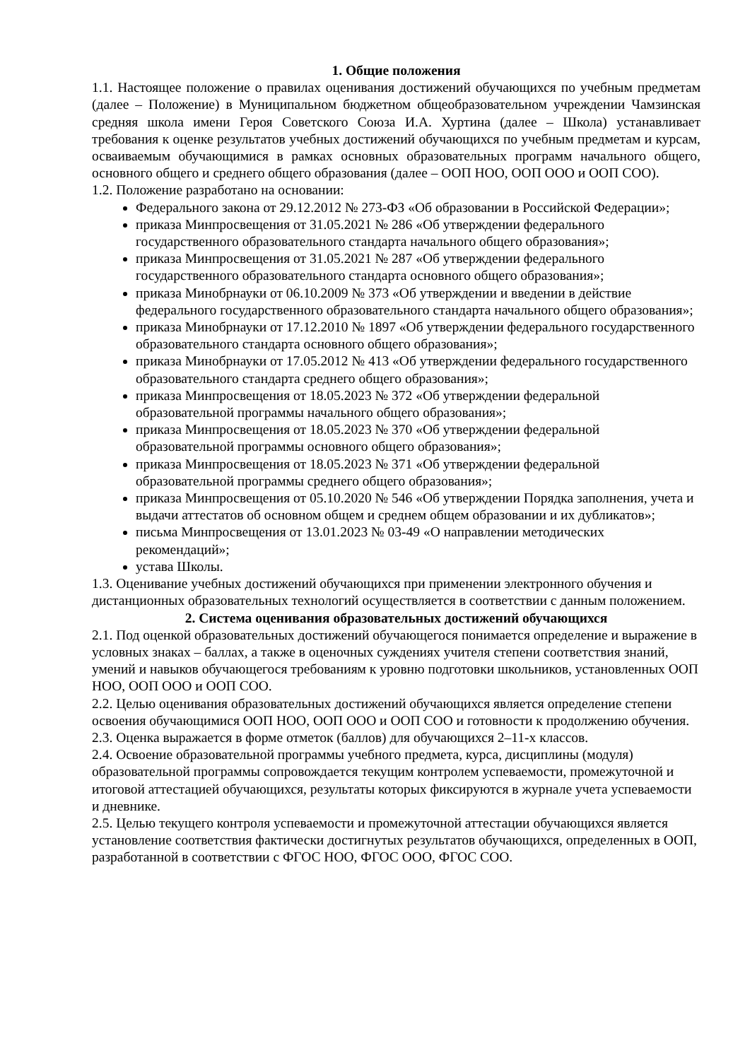1. Общие положения
1.1. Настоящее положение о правилах оценивания достижений обучающихся по учебным предметам (далее – Положение) в Муниципальном бюджетном общеобразовательном учреждении Чамзинская средняя школа имени Героя Советского Союза И.А. Хуртина (далее – Школа) устанавливает требования к оценке результатов учебных достижений обучающихся по учебным предметам и курсам, осваиваемым обучающимися в рамках основных образовательных программ начального общего, основного общего и среднего общего образования (далее – ООП НОО, ООП ООО и ООП СОО).
1.2. Положение разработано на основании:
Федерального закона от 29.12.2012 № 273-ФЗ «Об образовании в Российской Федерации»;
приказа Минпросвещения от 31.05.2021 № 286 «Об утверждении федерального государственного образовательного стандарта начального общего образования»;
приказа Минпросвещения от 31.05.2021 № 287 «Об утверждении федерального государственного образовательного стандарта основного общего образования»;
приказа Минобрнауки от 06.10.2009 № 373 «Об утверждении и введении в действие федерального государственного образовательного стандарта начального общего образования»;
приказа Минобрнауки от 17.12.2010 № 1897 «Об утверждении федерального государственного образовательного стандарта основного общего образования»;
приказа Минобрнауки от 17.05.2012 № 413 «Об утверждении федерального государственного образовательного стандарта среднего общего образования»;
приказа Минпросвещения от 18.05.2023 № 372 «Об утверждении федеральной образовательной программы начального общего образования»;
приказа Минпросвещения от 18.05.2023 № 370 «Об утверждении федеральной образовательной программы основного общего образования»;
приказа Минпросвещения от 18.05.2023 № 371 «Об утверждении федеральной образовательной программы среднего общего образования»;
приказа Минпросвещения от 05.10.2020 № 546 «Об утверждении Порядка заполнения, учета и выдачи аттестатов об основном общем и среднем общем образовании и их дубликатов»;
письма Минпросвещения от 13.01.2023 № 03-49 «О направлении методических рекомендаций»;
устава Школы.
1.3. Оценивание учебных достижений обучающихся при применении электронного обучения и дистанционных образовательных технологий осуществляется в соответствии с данным положением.
2. Система оценивания образовательных достижений обучающихся
2.1. Под оценкой образовательных достижений обучающегося понимается определение и выражение в условных знаках – баллах, а также в оценочных суждениях учителя степени соответствия знаний, умений и навыков обучающегося требованиям к уровню подготовки школьников, установленных ООП НОО, ООП ООО и ООП СОО.
2.2. Целью оценивания образовательных достижений обучающихся является определение степени освоения обучающимися ООП НОО, ООП ООО и ООП СОО и готовности к продолжению обучения.
2.3. Оценка выражается в форме отметок (баллов) для обучающихся 2–11-х классов.
2.4. Освоение образовательной программы учебного предмета, курса, дисциплины (модуля) образовательной программы сопровождается текущим контролем успеваемости, промежуточной и итоговой аттестацией обучающихся, результаты которых фиксируются в журнале учета успеваемости и дневнике.
2.5. Целью текущего контроля успеваемости и промежуточной аттестации обучающихся является установление соответствия фактически достигнутых результатов обучающихся, определенных в ООП, разработанной в соответствии с ФГОС НОО, ФГОС ООО, ФГОС СОО.